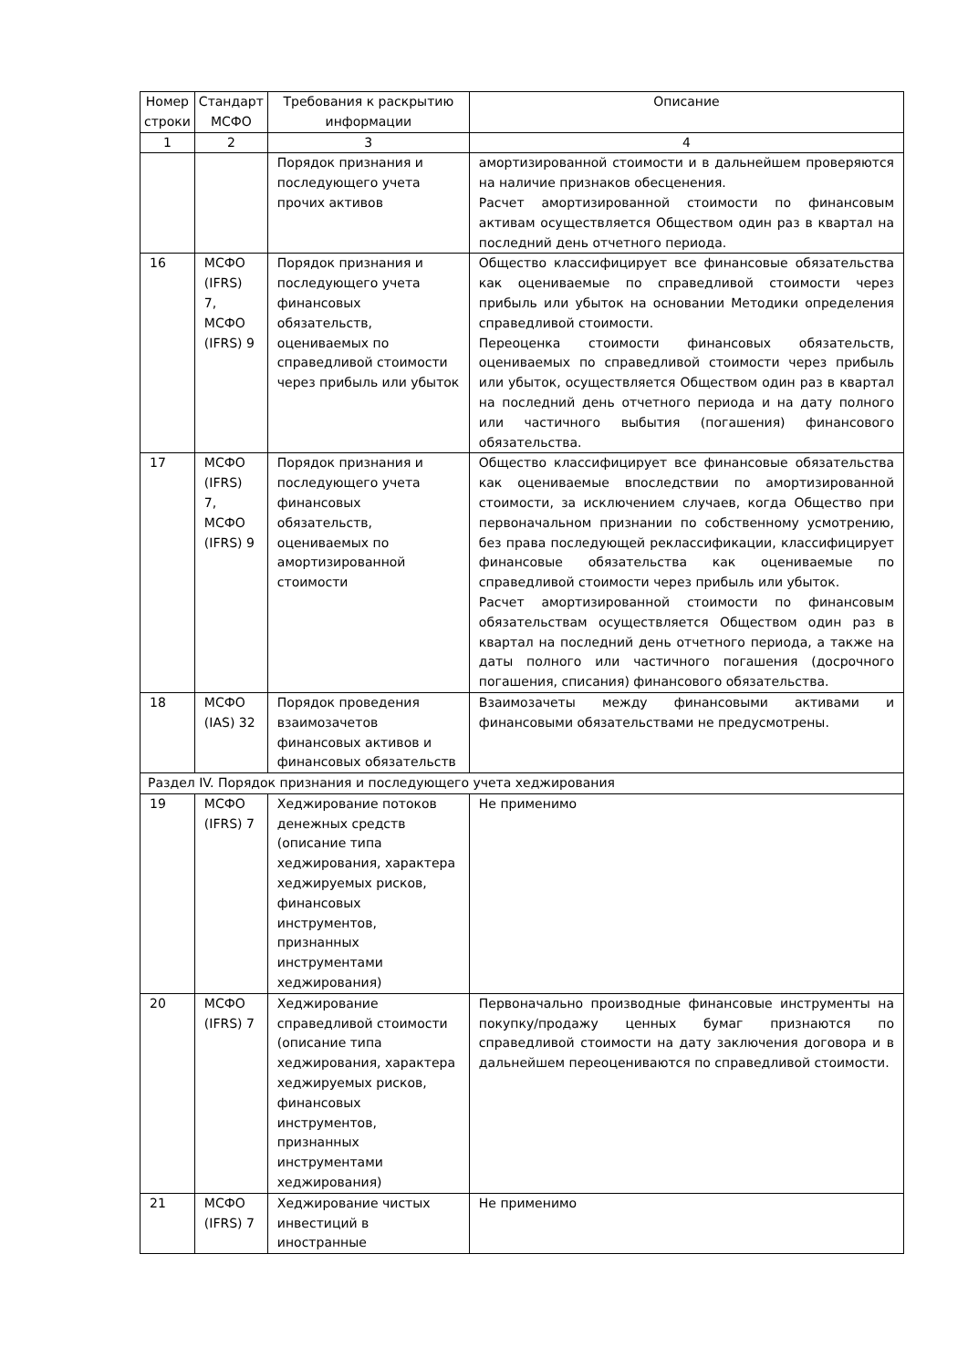| Номер строки | Стандарт МСФО | Требования к раскрытию информации | Описание |
| --- | --- | --- | --- |
| 1 | 2 | 3 | 4 |
| | | Порядок признания и последующего учета прочих активов | амортизированной стоимости и в дальнейшем проверяются на наличие признаков обесценения. Расчет амортизированной стоимости по финансовым активам осуществляется Обществом один раз в квартал на последний день отчетного периода. |
| 16 | МСФО (IFRS) 7, МСФО (IFRS) 9 | Порядок признания и последующего учета финансовых обязательств, оцениваемых по справедливой стоимости через прибыль или убыток | Общество классифицирует все финансовые обязательства как оцениваемые по справедливой стоимости через прибыль или убыток на основании Методики определения справедливой стоимости. Переоценка стоимости финансовых обязательств, оцениваемых по справедливой стоимости через прибыль или убыток, осуществляется Обществом один раз в квартал на последний день отчетного периода и на дату полного или частичного выбытия (погашения) финансового обязательства. |
| 17 | МСФО (IFRS) 7, МСФО (IFRS) 9 | Порядок признания и последующего учета финансовых обязательств, оцениваемых по амортизированной стоимости | Общество классифицирует все финансовые обязательства как оцениваемые впоследствии по амортизированной стоимости, за исключением случаев, когда Общество при первоначальном признании по собственному усмотрению, без права последующей реклассификации, классифицирует финансовые обязательства как оцениваемые по справедливой стоимости через прибыль или убыток. Расчет амортизированной стоимости по финансовым обязательствам осуществляется Обществом один раз в квартал на последний день отчетного периода, а также на даты полного или частичного погашения (досрочного погашения, списания) финансового обязательства. |
| 18 | МСФО (IAS) 32 | Порядок проведения взаимозачетов финансовых активов и финансовых обязательств | Взаимозачеты между финансовыми активами и финансовыми обязательствами не предусмотрены. |
| Раздел IV. Порядок признания и последующего учета хеджирования | | | |
| 19 | МСФО (IFRS) 7 | Хеджирование потоков денежных средств (описание типа хеджирования, характера хеджируемых рисков, финансовых инструментов, признанных инструментами хеджирования) | Не применимо |
| 20 | МСФО (IFRS) 7 | Хеджирование справедливой стоимости (описание типа хеджирования, характера хеджируемых рисков, финансовых инструментов, признанных инструментами хеджирования) | Первоначально производные финансовые инструменты на покупку/продажу ценных бумаг признаются по справедливой стоимости на дату заключения договора и в дальнейшем переоцениваются по справедливой стоимости. |
| 21 | МСФО (IFRS) 7 | Хеджирование чистых инвестиций в иностранные | Не применимо |